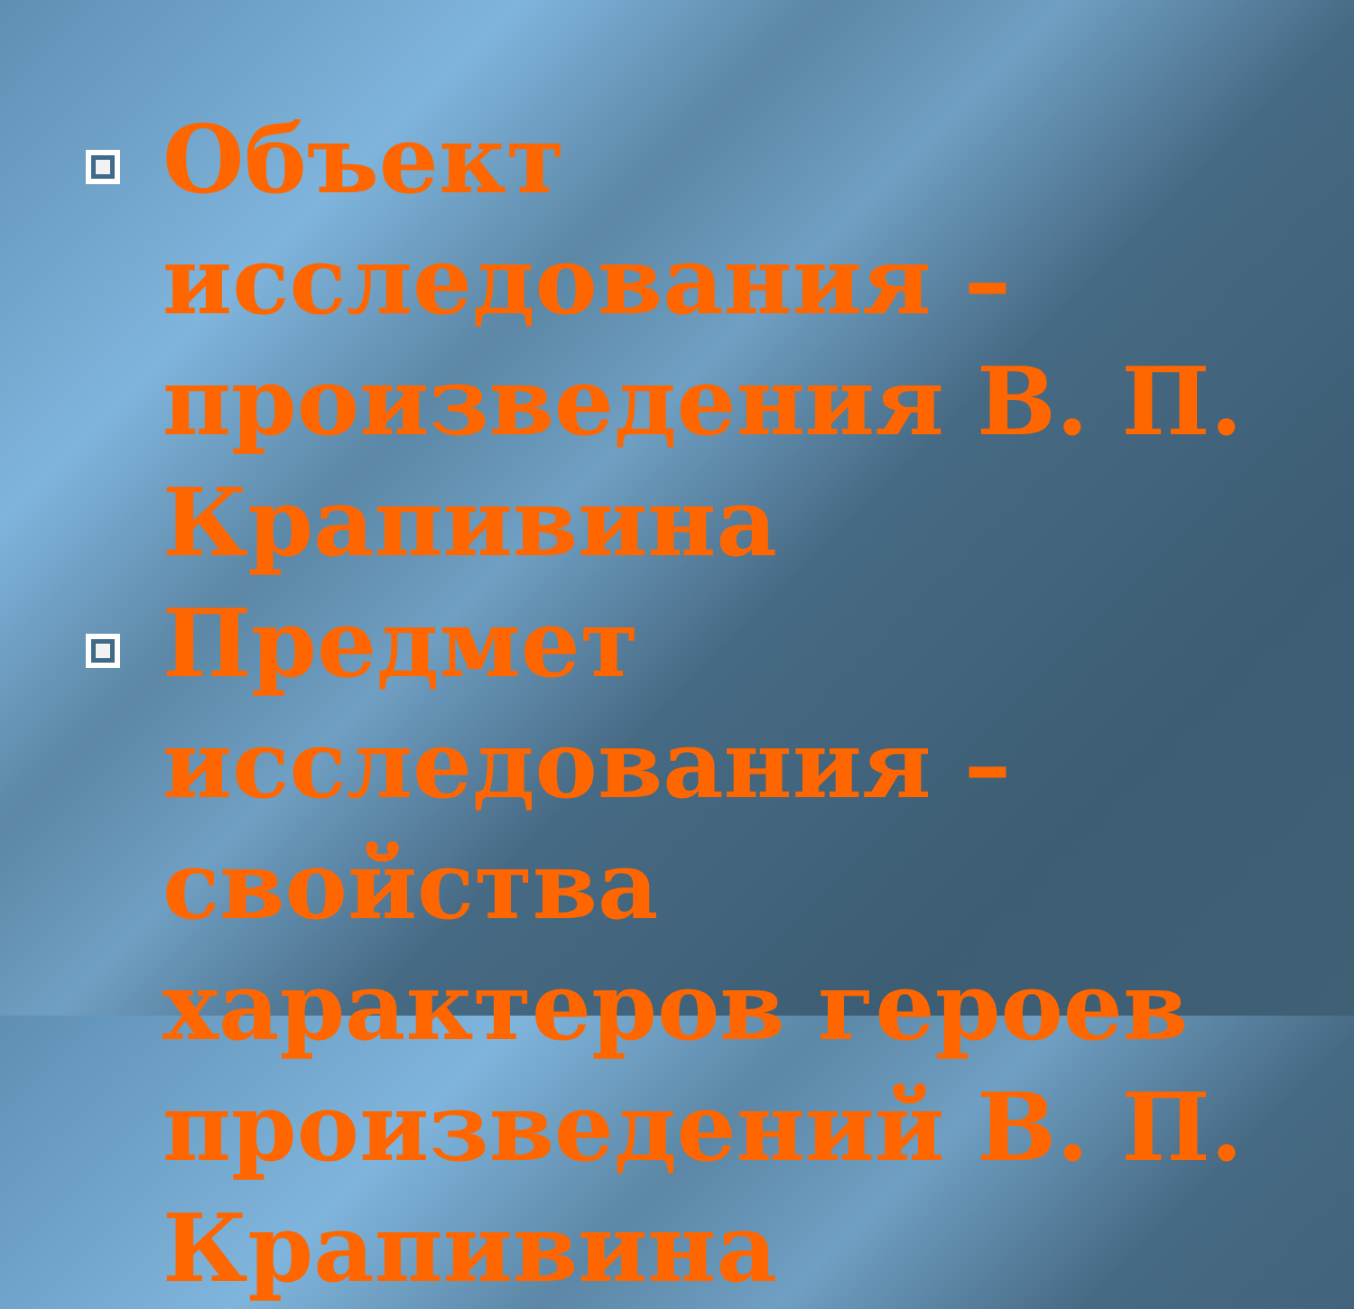Объект исследования – произведения В. П. Крапивина
Предмет исследования – свойства характеров героев произведений В. П. Крапивина